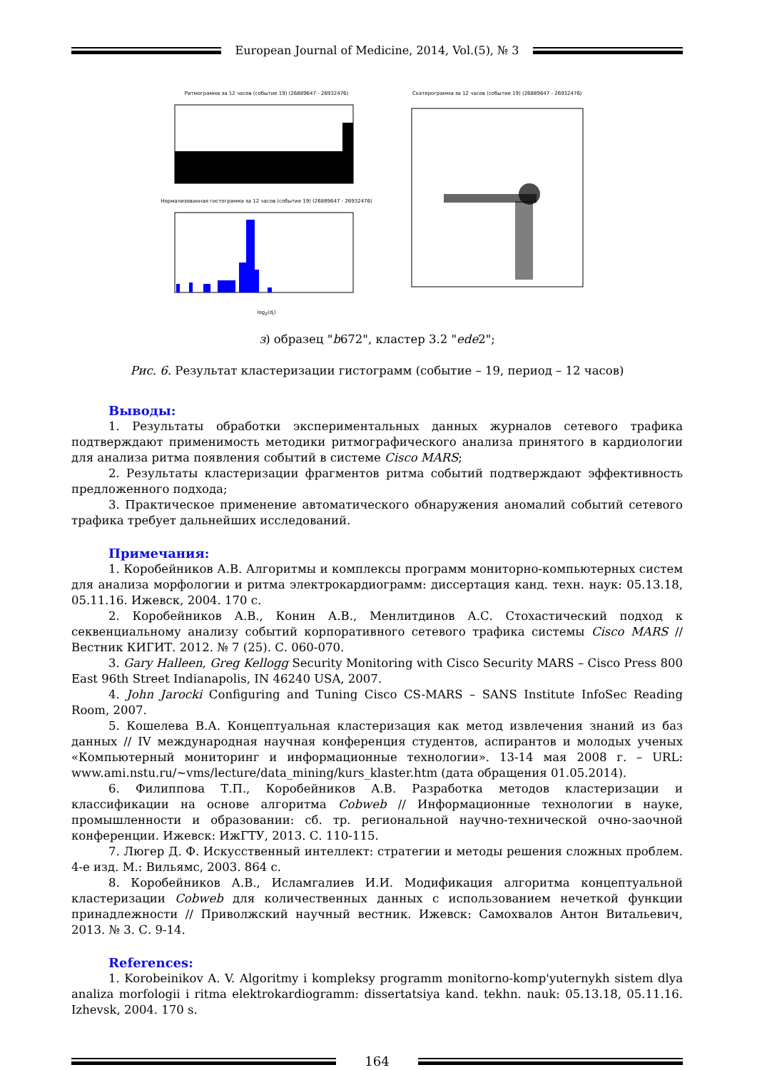European Journal of Medicine, 2014, Vol.(5), № 3
Ритмограмма за 12 часов (событие 19) (26889647 - 26932476)
Нормализованная гистограмма за 12 часов (событие 19) (26889647 - 26932476)
log<sub>2</sub>(d<sub>i</sub>)
Скатерограмма за 12 часов (событие 19) (26889647 - 26932476)
з) образец "b672", кластер 3.2 "ede2";
Рис. 6. Результат кластеризации гистограмм (событие – 19, период – 12 часов)
Выводы:
1. Результаты обработки экспериментальных данных журналов сетевого трафика подтверждают применимость методики ритмографического анализа принятого в кардиологии для анализа ритма появления событий в системе Cisco MARS;
2. Результаты кластеризации фрагментов ритма событий подтверждают эффективность предложенного подхода;
3. Практическое применение автоматического обнаружения аномалий событий сетевого трафика требует дальнейших исследований.
Примечания:
1. Коробейников А.В. Алгоритмы и комплексы программ мониторно-компьютерных систем для анализа морфологии и ритма электрокардиограмм: диссертация канд. техн. наук: 05.13.18, 05.11.16. Ижевск, 2004. 170 с.
2. Коробейников А.В., Конин А.В., Менлитдинов А.С. Стохастический подход к секвенциальному анализу событий корпоративного сетевого трафика системы Cisco MARS // Вестник КИГИТ. 2012. № 7 (25). С. 060-070.
3. Gary Halleen, Greg Kellogg Security Monitoring with Cisco Security MARS – Cisco Press 800 East 96th Street Indianapolis, IN 46240 USA, 2007.
4. John Jarocki Configuring and Tuning Cisco CS-MARS – SANS Institute InfoSec Reading Room, 2007.
5. Кошелева В.А. Концептуальная кластеризация как метод извлечения знаний из баз данных // IV международная научная конференция студентов, аспирантов и молодых ученых «Компьютерный мониторинг и информационные технологии». 13-14 мая 2008 г. – URL: www.ami.nstu.ru/~vms/lecture/data_mining/kurs_klaster.htm (дата обращения 01.05.2014).
6. Филиппова Т.П., Коробейников А.В. Разработка методов кластеризации и классификации на основе алгоритма Cobweb // Информационные технологии в науке, промышленности и образовании: сб. тр. региональной научно-технической очно-заочной конференции. Ижевск: ИжГТУ, 2013. С. 110-115.
7. Люгер Д. Ф. Искусственный интеллект: стратегии и методы решения сложных проблем. 4-е изд. М.: Вильямс, 2003. 864 с.
8. Коробейников А.В., Исламгалиев И.И. Модификация алгоритма концептуальной кластеризации Cobweb для количественных данных с использованием нечеткой функции принадлежности // Приволжский научный вестник. Ижевск: Самохвалов Антон Витальевич, 2013. № 3. С. 9-14.
References:
1. Korobeinikov A. V. Algoritmy i kompleksy programm monitorno-komp'yuternykh sistem dlya analiza morfologii i ritma elektrokardiogramm: dissertatsiya kand. tekhn. nauk: 05.13.18, 05.11.16. Izhevsk, 2004. 170 s.
164